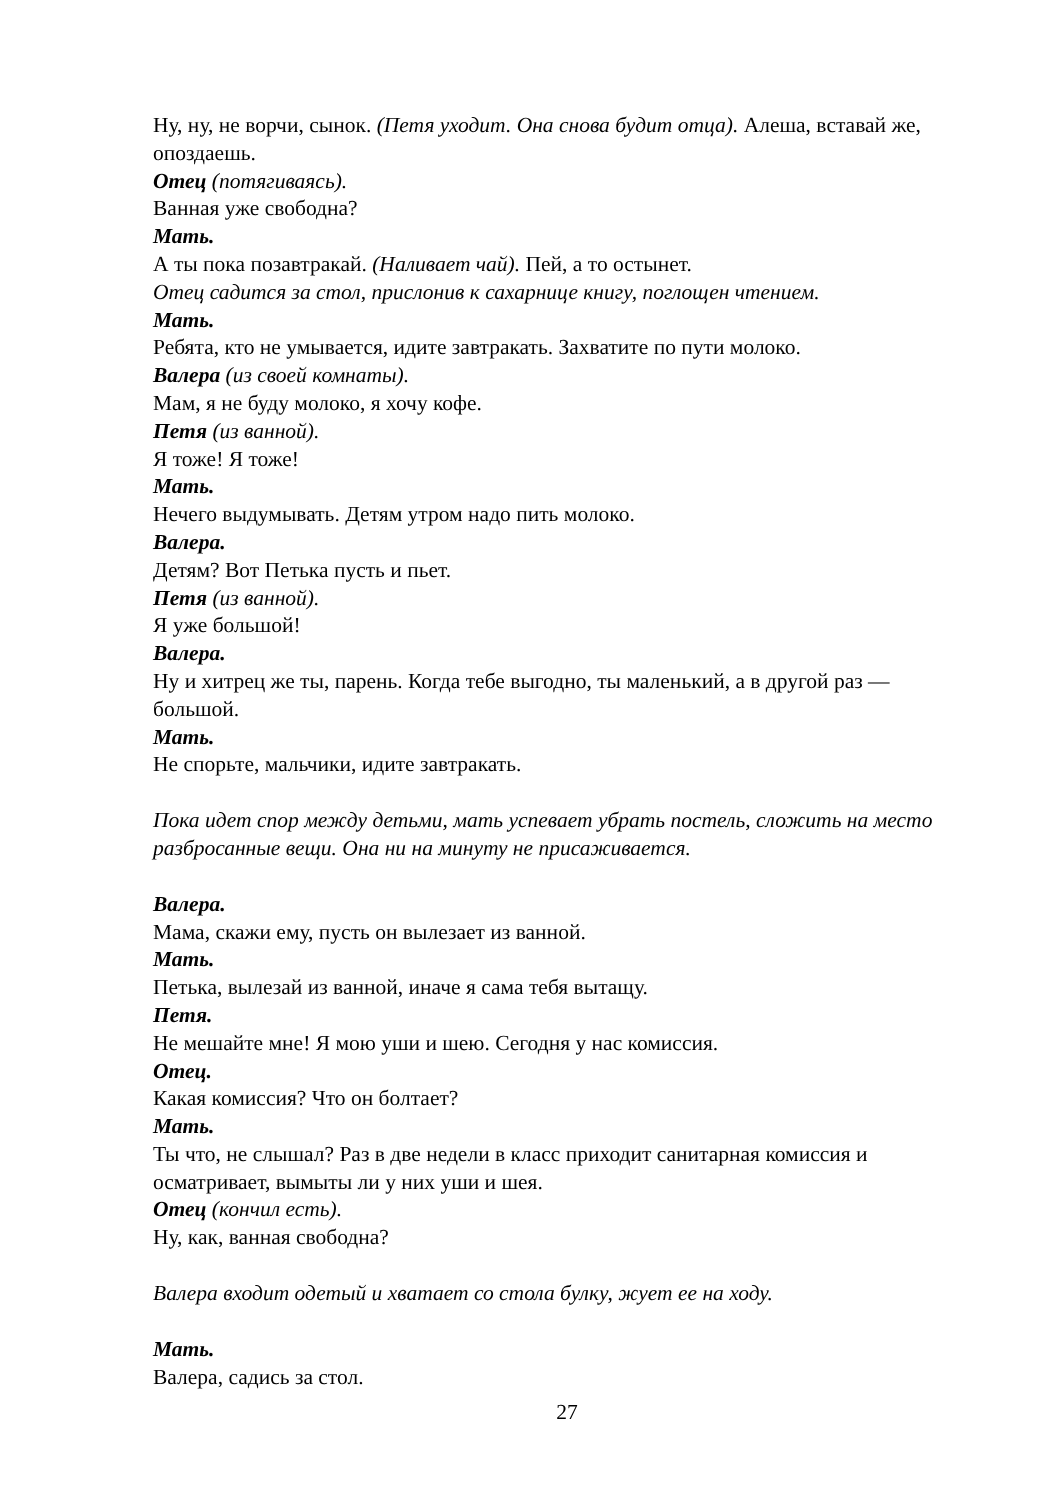Ну, ну, не ворчи, сынок. (Петя уходит. Она снова будит отца). Алеша, вставай же, опоздаешь.
Отец (потягиваясь).
Ванная уже свободна?
Мать.
А ты пока позавтракай. (Наливает чай). Пей, а то остынет.
Отец садится за стол, прислонив к сахарнице книгу, поглощен чтением.
Мать.
Ребята, кто не умывается, идите завтракать. Захватите по пути молоко.
Валера (из своей комнаты).
Мам, я не буду молоко, я хочу кофе.
Петя (из ванной).
Я тоже! Я тоже!
Мать.
Нечего выдумывать. Детям утром надо пить молоко.
Валера.
Детям? Вот Петька пусть и пьет.
Петя (из ванной).
Я уже большой!
Валера.
Ну и хитрец же ты, парень. Когда тебе выгодно, ты маленький, а в другой раз — большой.
Мать.
Не спорьте, мальчики, идите завтракать.
Пока идет спор между детьми, мать успевает убрать постель, сложить на место разбросанные вещи. Она ни на минуту не присаживается.
Валера.
Мама, скажи ему, пусть он вылезает из ванной.
Мать.
Петька, вылезай из ванной, иначе я сама тебя вытащу.
Петя.
Не мешайте мне! Я мою уши и шею. Сегодня у нас комиссия.
Отец.
Какая комиссия? Что он болтает?
Мать.
Ты что, не слышал? Раз в две недели в класс приходит санитарная комиссия и осматривает, вымыты ли у них уши и шея.
Отец (кончил есть).
Ну, как, ванная свободна?
Валера входит одетый и хватает со стола булку, жует ее на ходу.
Мать.
Валера, садись за стол.
27